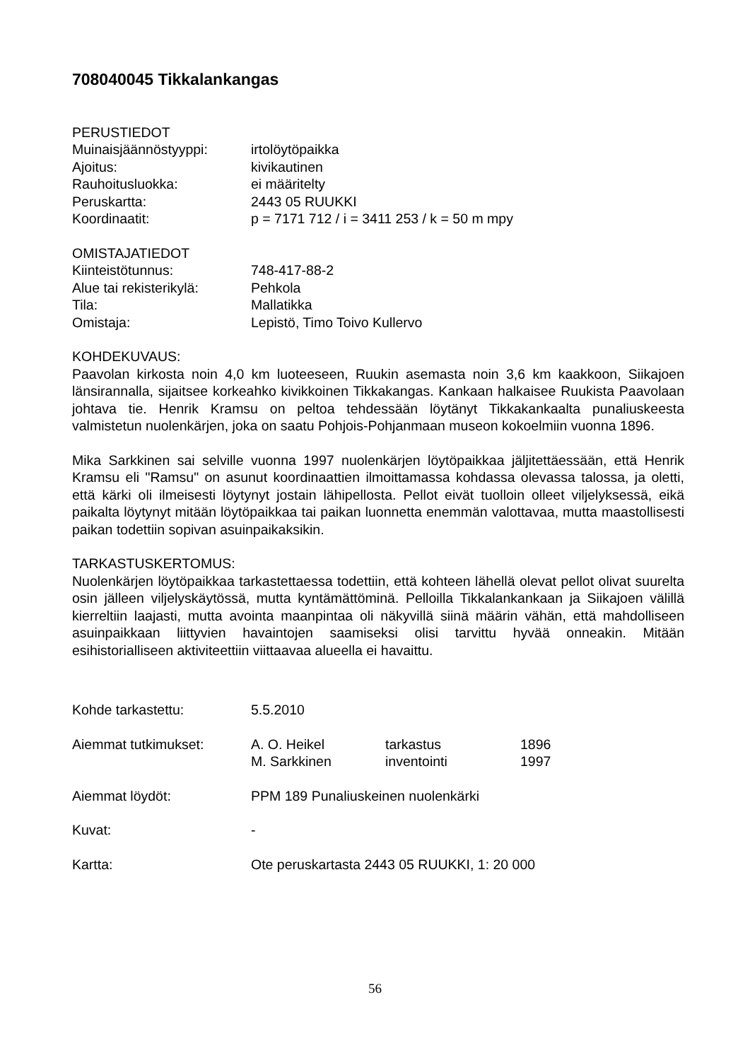708040045 Tikkalankangas
PERUSTIEDOT
Muinaisjäännöstyyppi: irtolöytöpaikka
Ajoitus: kivikautinen
Rauhoitusluokka: ei määritelty
Peruskartta: 2443 05 RUUKKI
Koordinaatit: p = 7171 712 / i = 3411 253 / k = 50 m mpy
OMISTAJATIEDOT
Kiinteistötunnus: 748-417-88-2
Alue tai rekisterikylä:
Pehkola
Tila: Mallatikka
Omistaja: Lepistö, Timo Toivo Kullervo
KOHDEKUVAUS:
Paavolan kirkosta noin 4,0 km luoteeseen, Ruukin asemasta noin 3,6 km kaakkoon, Siikajoen länsirannalla, sijaitsee korkeahko kivikkoinen Tikkakangas. Kankaan halkaisee Ruukista Paavolaan johtava tie. Henrik Kramsu on peltoa tehdessään löytänyt Tikkakankaalta punaliuskeesta valmistetun nuolenkärjen, joka on saatu Pohjois-Pohjanmaan museon kokoelmiin vuonna 1896.
Mika Sarkkinen sai selville vuonna 1997 nuolenkärjen löytöpaikkaa jäljitettäessään, että Henrik Kramsu eli "Ramsu" on asunut koordinaattien ilmoittamassa kohdassa olevassa talossa, ja oletti, että kärki oli ilmeisesti löytynyt jostain lähipellosta. Pellot eivät tuolloin olleet viljelyksessä, eikä paikalta löytynyt mitään löytöpaikkaa tai paikan luonnetta enemmän valottavaa, mutta maastollisesti paikan todettiin sopivan asuinpaikaksikin.
TARKASTUSKERTOMUS:
Nuolenkärjen löytöpaikkaa tarkastettaessa todettiin, että kohteen lähellä olevat pellot olivat suurelta osin jälleen viljelyskäytössä, mutta kyntämättöminä. Pelloilla Tikkalankankaan ja Siikajoen välillä kierreltiin laajasti, mutta avointa maanpintaa oli näkyvillä siinä määrin vähän, että mahdolliseen asuinpaikkaan liittyvien havaintojen saamiseksi olisi tarvittu hyvää onneakin. Mitään esihistorialliseen aktiviteettiin viittaavaa alueella ei havaittu.
Kohde tarkastettu: 5.5.2010
Aiemmat tutkimukset: A. O. Heikel tarkastus 1896
M. Sarkkinen inventointi 1997
Aiemmat löydöt: PPM 189 Punaliuskeinen nuolenkärki
Kuvat: -
Kartta: Ote peruskartasta 2443 05 RUUKKI, 1: 20 000
56